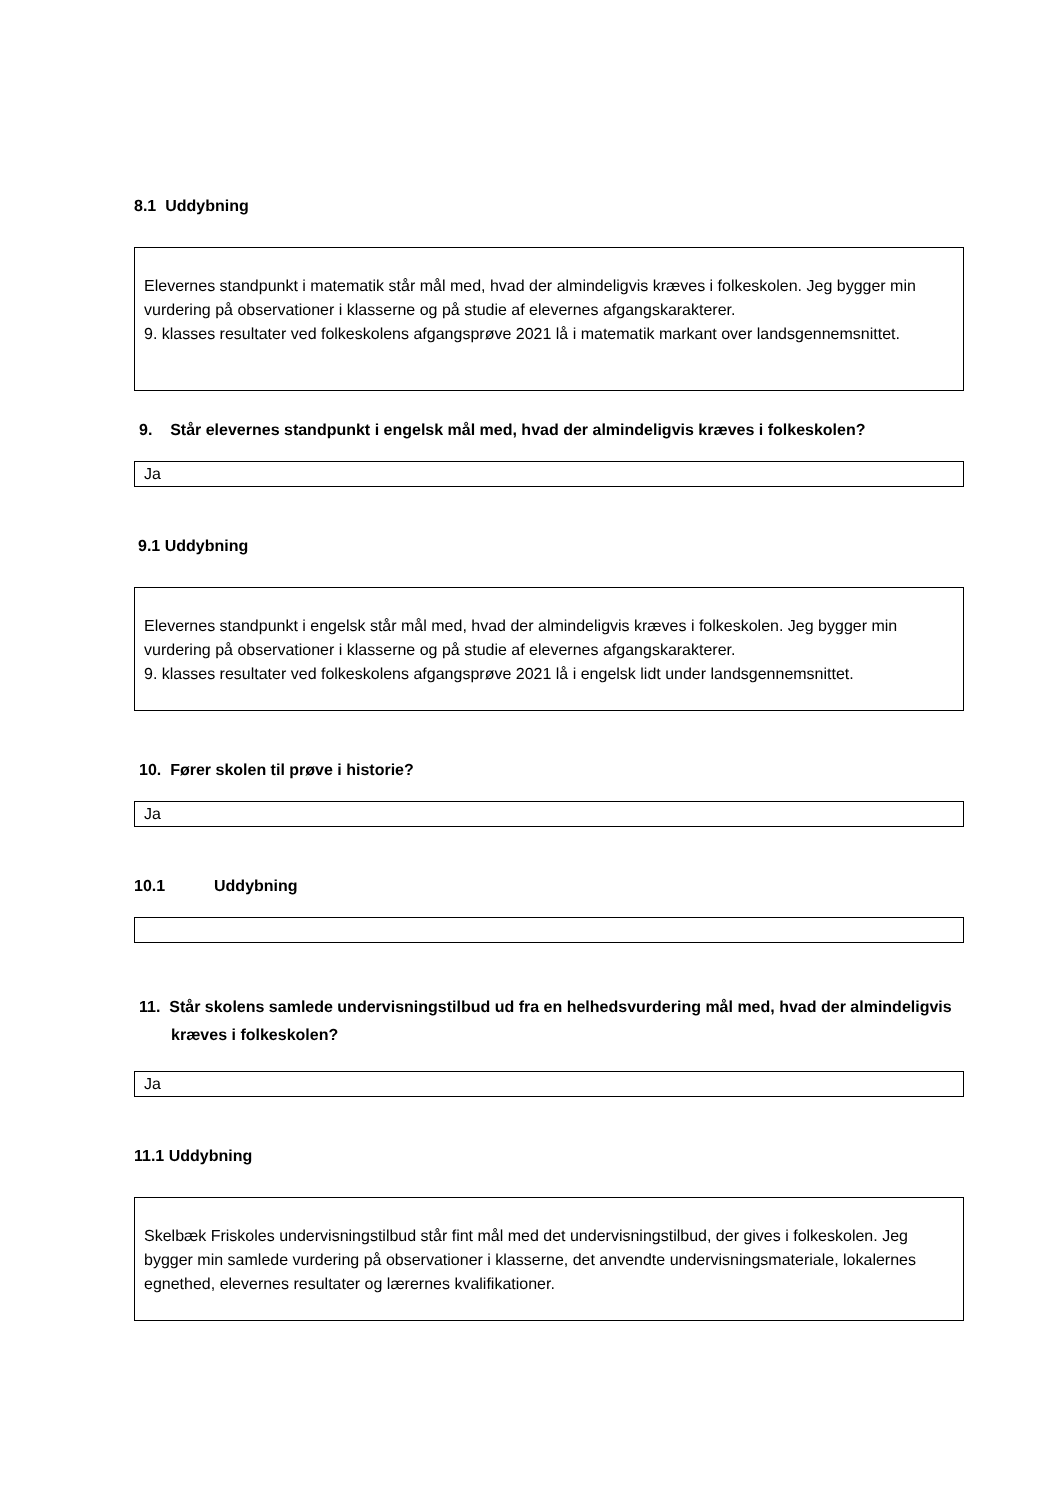8.1 Uddybning
Elevernes standpunkt i matematik står mål med, hvad der almindeligvis kræves i folkeskolen. Jeg bygger min vurdering på observationer i klasserne og på studie af elevernes afgangskarakterer.
9. klasses resultater ved folkeskolens afgangsprøve 2021 lå i matematik markant over landsgennemsnittet.
9. Står elevernes standpunkt i engelsk mål med, hvad der almindeligvis kræves i folkeskolen?
Ja
9.1 Uddybning
Elevernes standpunkt i engelsk står mål med, hvad der almindeligvis kræves i folkeskolen. Jeg bygger min vurdering på observationer i klasserne og på studie af elevernes afgangskarakterer.
9. klasses resultater ved folkeskolens afgangsprøve 2021 lå i engelsk lidt under landsgennemsnittet.
10. Fører skolen til prøve i historie?
Ja
10.1 Uddybning
11. Står skolens samlede undervisningstilbud ud fra en helhedsvurdering mål med, hvad der almindeligvis kræves i folkeskolen?
Ja
11.1 Uddybning
Skelbæk Friskoles undervisningstilbud står fint mål med det undervisningstilbud, der gives i folkeskolen. Jeg bygger min samlede vurdering på observationer i klasserne, det anvendte undervisningsmateriale, lokalernes egnethed, elevernes resultater og lærernes kvalifikationer.